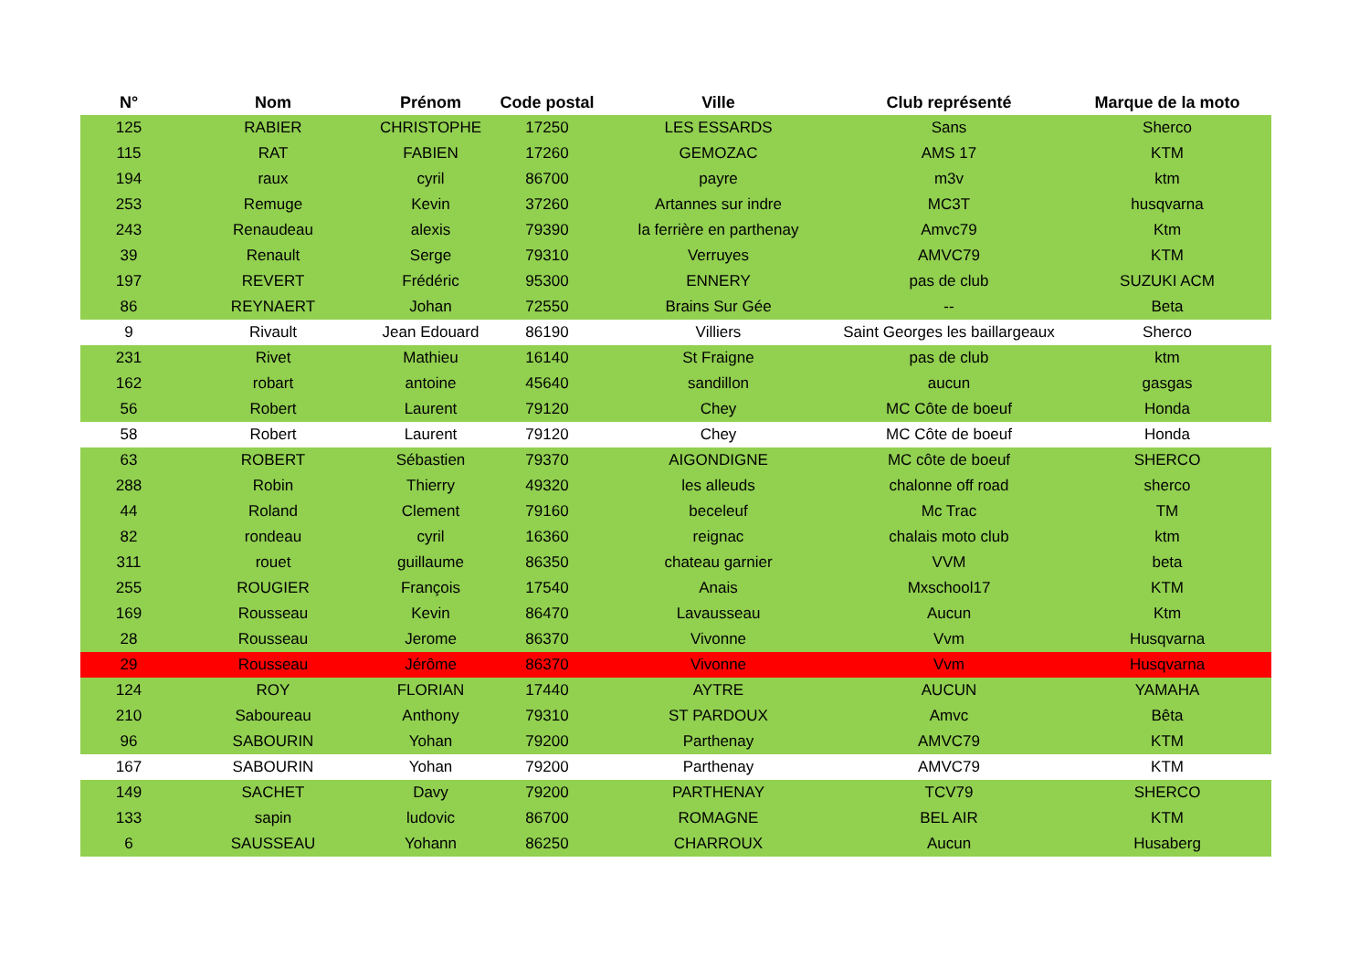| N° | Nom | Prénom | Code postal | Ville | Club représenté | Marque de la moto |
| --- | --- | --- | --- | --- | --- | --- |
| 125 | RABIER | CHRISTOPHE | 17250 | LES ESSARDS | Sans | Sherco |
| 115 | RAT | FABIEN | 17260 | GEMOZAC | AMS 17 | KTM |
| 194 | raux | cyril | 86700 | payre | m3v | ktm |
| 253 | Remuge | Kevin | 37260 | Artannes sur indre | MC3T | husqvarna |
| 243 | Renaudeau | alexis | 79390 | la ferrière en parthenay | Amvc79 | Ktm |
| 39 | Renault | Serge | 79310 | Verruyes | AMVC79 | KTM |
| 197 | REVERT | Frédéric | 95300 | ENNERY | pas de club | SUZUKI ACM |
| 86 | REYNAERT | Johan | 72550 | Brains Sur Gée | -- | Beta |
| 9 | Rivault | Jean Edouard | 86190 | Villiers | Saint Georges les baillargeaux | Sherco |
| 231 | Rivet | Mathieu | 16140 | St Fraigne | pas de club | ktm |
| 162 | robart | antoine | 45640 | sandillon | aucun | gasgas |
| 56 | Robert | Laurent | 79120 | Chey | MC Côte de boeuf | Honda |
| 58 | Robert | Laurent | 79120 | Chey | MC Côte de boeuf | Honda |
| 63 | ROBERT | Sébastien | 79370 | AIGONDIGNE | MC côte de boeuf | SHERCO |
| 288 | Robin | Thierry | 49320 | les alleuds | chalonne off road | sherco |
| 44 | Roland | Clement | 79160 | beceleuf | Mc Trac | TM |
| 82 | rondeau | cyril | 16360 | reignac | chalais moto club | ktm |
| 311 | rouet | guillaume | 86350 | chateau garnier | VVM | beta |
| 255 | ROUGIER | François | 17540 | Anais | Mxschool17 | KTM |
| 169 | Rousseau | Kevin | 86470 | Lavausseau | Aucun | Ktm |
| 28 | Rousseau | Jerome | 86370 | Vivonne | Vvm | Husqvarna |
| 29 | Rousseau | Jérôme | 86370 | Vivonne | Vvm | Husqvarna |
| 124 | ROY | FLORIAN | 17440 | AYTRE | AUCUN | YAMAHA |
| 210 | Saboureau | Anthony | 79310 | ST PARDOUX | Amvc | Bêta |
| 96 | SABOURIN | Yohan | 79200 | Parthenay | AMVC79 | KTM |
| 167 | SABOURIN | Yohan | 79200 | Parthenay | AMVC79 | KTM |
| 149 | SACHET | Davy | 79200 | PARTHENAY | TCV79 | SHERCO |
| 133 | sapin | ludovic | 86700 | ROMAGNE | BEL AIR | KTM |
| 6 | SAUSSEAU | Yohann | 86250 | CHARROUX | Aucun | Husaberg |